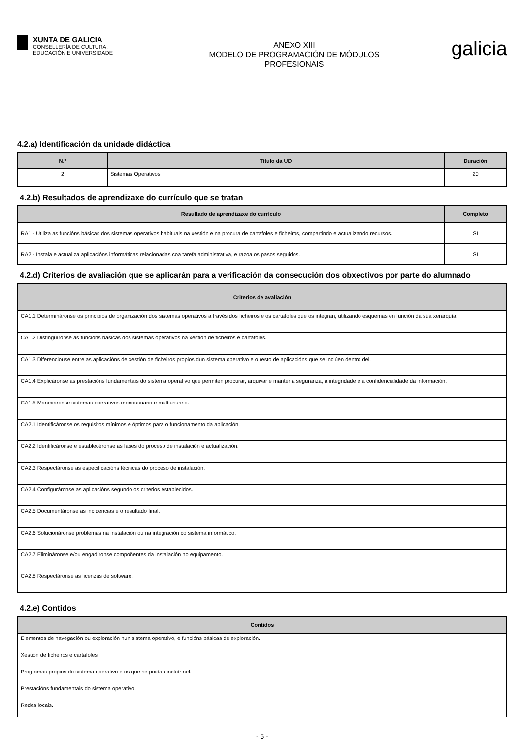XUNTA DE GALICIA
CONSELLERÍA DE CULTURA,
EDUCACIÓN E UNIVERSIDADE
ANEXO XIII
MODELO DE PROGRAMACIÓN DE MÓDULOS
PROFESIONAIS
galicia
4.2.a) Identificación da unidade didáctica
| N.º | Título da UD | Duración |
| --- | --- | --- |
| 2 | Sistemas Operativos | 20 |
4.2.b) Resultados de aprendizaxe do currículo que se tratan
| Resultado de aprendizaxe do currículo | Completo |
| --- | --- |
| RA1 - Utiliza as funcións básicas dos sistemas operativos habituais na xestión e na procura de cartafoles e ficheiros, compartindo e actualizando recursos. | SI |
| RA2 - Instala e actualiza aplicacións informáticas relacionadas coa tarefa administrativa, e razoa os pasos seguidos. | SI |
4.2.d) Criterios de avaliación que se aplicarán para a verificación da consecución dos obxectivos por parte do alumnado
| Criterios de avaliación |
| --- |
| CA1.1 Determináronse os principios de organización dos sistemas operativos a través dos ficheiros e os cartafoles que os integran, utilizando esquemas en función da súa xerarquía. |
| CA1.2 Distinguíronse as funcións básicas dos sistemas operativos na xestión de ficheiros e cartafoles. |
| CA1.3 Diferenciouse entre as aplicacións de xestión de ficheiros propios dun sistema operativo e o resto de aplicacións que se inclúen dentro del. |
| CA1.4 Explicáronse as prestacións fundamentais do sistema operativo que permiten procurar, arquivar e manter a seguranza, a integridade e a confidencialidade da información. |
| CA1.5 Manexáronse sistemas operativos monousuario e multiusuario. |
| CA2.1 Identificáronse os requisitos mínimos e óptimos para o funcionamento da aplicación. |
| CA2.2 Identificáronse e establecéronse as fases do proceso de instalación e actualización. |
| CA2.3 Respectáronse as especificacións técnicas do proceso de instalación. |
| CA2.4 Configuráronse as aplicacións segundo os criterios establecidos. |
| CA2.5 Documentáronse as incidencias e o resultado final. |
| CA2.6 Solucionáronse problemas na instalación ou na integración co sistema informático. |
| CA2.7 Elimináronse e/ou engadíronse compoñentes da instalación no equipamento. |
| CA2.8 Respectáronse as licenzas de software. |
4.2.e) Contidos
| Contidos |
| --- |
| Elementos de navegación ou exploración nun sistema operativo, e funcións básicas de exploración. |
| Xestión de ficheiros e cartafoles |
| Programas propios do sistema operativo e os que se poidan incluír nel. |
| Prestacións fundamentais do sistema operativo. |
| Redes locais. |
- 5 -